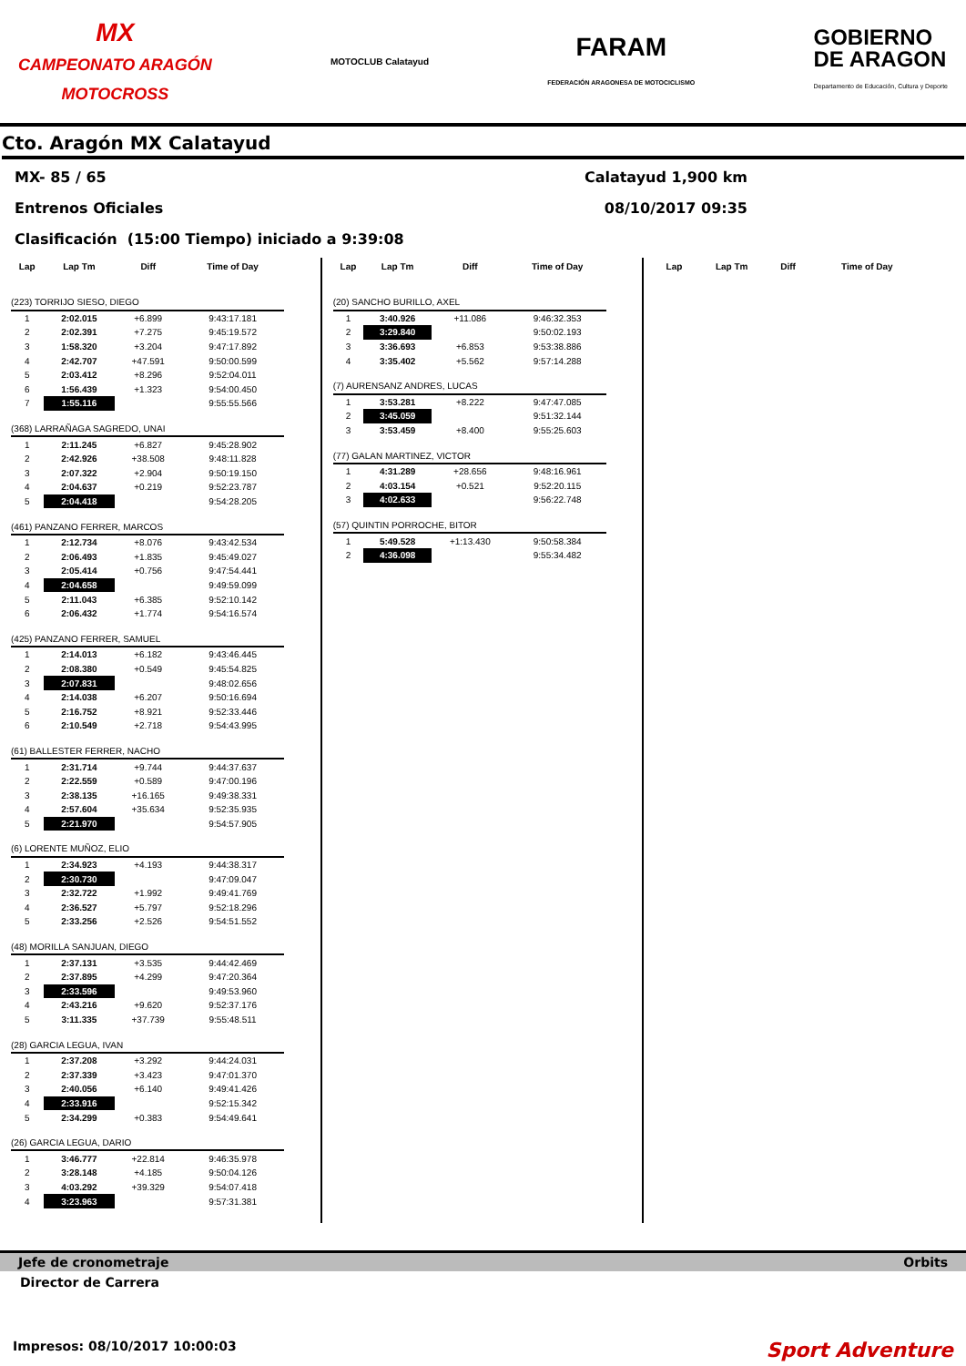MX
CAMPEONATO ARAGÓN
MOTOCROSS
MOTOCLUB Calatayud
FARAM
FEDERACIÓN ARAGONESA DE MOTOCICLISMO
GOBIERNO
DE ARAGON
Departamento de Educación, Cultura y Deporte
Cto. Aragón MX Calatayud
MX- 85 / 65 Calatayud 1,900 km
Entrenos Oficiales 08/10/2017 09:35
Clasificación (15:00 Tiempo) iniciado a 9:39:08
| Lap | Lap Tm | Diff | Time of Day |
| --- | --- | --- | --- |
| (223) TORRIJO SIESO, DIEGO | | | |
| 1 | 2:02.015 | +6.899 | 9:43:17.181 |
| 2 | 2:02.391 | +7.275 | 9:45:19.572 |
| 3 | 1:58.320 | +3.204 | 9:47:17.892 |
| 4 | 2:42.707 | +47.591 | 9:50:00.599 |
| 5 | 2:03.412 | +8.296 | 9:52:04.011 |
| 6 | 1:56.439 | +1.323 | 9:54:00.450 |
| 7 | 1:55.116 | | 9:55:55.566 |
| (368) LARRAÑAGA SAGREDO, UNAI | | | |
| 1 | 2:11.245 | +6.827 | 9:45:28.902 |
| 2 | 2:42.926 | +38.508 | 9:48:11.828 |
| 3 | 2:07.322 | +2.904 | 9:50:19.150 |
| 4 | 2:04.637 | +0.219 | 9:52:23.787 |
| 5 | 2:04.418 | | 9:54:28.205 |
| (461) PANZANO FERRER, MARCOS | | | |
| 1 | 2:12.734 | +8.076 | 9:43:42.534 |
| 2 | 2:06.493 | +1.835 | 9:45:49.027 |
| 3 | 2:05.414 | +0.756 | 9:47:54.441 |
| 4 | 2:04.658 | | 9:49:59.099 |
| 5 | 2:11.043 | +6.385 | 9:52:10.142 |
| 6 | 2:06.432 | +1.774 | 9:54:16.574 |
| (425) PANZANO FERRER, SAMUEL | | | |
| 1 | 2:14.013 | +6.182 | 9:43:46.445 |
| 2 | 2:08.380 | +0.549 | 9:45:54.825 |
| 3 | 2:07.831 | | 9:48:02.656 |
| 4 | 2:14.038 | +6.207 | 9:50:16.694 |
| 5 | 2:16.752 | +8.921 | 9:52:33.446 |
| 6 | 2:10.549 | +2.718 | 9:54:43.995 |
| (61) BALLESTER FERRER, NACHO | | | |
| 1 | 2:31.714 | +9.744 | 9:44:37.637 |
| 2 | 2:22.559 | +0.589 | 9:47:00.196 |
| 3 | 2:38.135 | +16.165 | 9:49:38.331 |
| 4 | 2:57.604 | +35.634 | 9:52:35.935 |
| 5 | 2:21.970 | | 9:54:57.905 |
| (6) LORENTE MUÑOZ, ELIO | | | |
| 1 | 2:34.923 | +4.193 | 9:44:38.317 |
| 2 | 2:30.730 | | 9:47:09.047 |
| 3 | 2:32.722 | +1.992 | 9:49:41.769 |
| 4 | 2:36.527 | +5.797 | 9:52:18.296 |
| 5 | 2:33.256 | +2.526 | 9:54:51.552 |
| (48) MORILLA SANJUAN, DIEGO | | | |
| 1 | 2:37.131 | +3.535 | 9:44:42.469 |
| 2 | 2:37.895 | +4.299 | 9:47:20.364 |
| 3 | 2:33.596 | | 9:49:53.960 |
| 4 | 2:43.216 | +9.620 | 9:52:37.176 |
| 5 | 3:11.335 | +37.739 | 9:55:48.511 |
| (28) GARCIA LEGUA, IVAN | | | |
| 1 | 2:37.208 | +3.292 | 9:44:24.031 |
| 2 | 2:37.339 | +3.423 | 9:47:01.370 |
| 3 | 2:40.056 | +6.140 | 9:49:41.426 |
| 4 | 2:33.916 | | 9:52:15.342 |
| 5 | 2:34.299 | +0.383 | 9:54:49.641 |
| (26) GARCIA LEGUA, DARIO | | | |
| 1 | 3:46.777 | +22.814 | 9:46:35.978 |
| 2 | 3:28.148 | +4.185 | 9:50:04.126 |
| 3 | 4:03.292 | +39.329 | 9:54:07.418 |
| 4 | 3:23.963 | | 9:57:31.381 |
| Lap | Lap Tm | Diff | Time of Day |
| --- | --- | --- | --- |
| (20) SANCHO BURILLO, AXEL | | | |
| 1 | 3:40.926 | +11.086 | 9:46:32.353 |
| 2 | 3:29.840 | | 9:50:02.193 |
| 3 | 3:36.693 | +6.853 | 9:53:38.886 |
| 4 | 3:35.402 | +5.562 | 9:57:14.288 |
| (7) AURENSANZ ANDRES, LUCAS | | | |
| 1 | 3:53.281 | +8.222 | 9:47:47.085 |
| 2 | 3:45.059 | | 9:51:32.144 |
| 3 | 3:53.459 | +8.400 | 9:55:25.603 |
| (77) GALAN MARTINEZ, VICTOR | | | |
| 1 | 4:31.289 | +28.656 | 9:48:16.961 |
| 2 | 4:03.154 | +0.521 | 9:52:20.115 |
| 3 | 4:02.633 | | 9:56:22.748 |
| (57) QUINTIN PORROCHE, BITOR | | | |
| 1 | 5:49.528 | +1:13.430 | 9:50:58.384 |
| 2 | 4:36.098 | | 9:55:34.482 |
| Lap | Lap Tm | Diff | Time of Day |
| --- | --- | --- | --- |
Jefe de cronometraje Orbits
Director de Carrera
Impresos: 08/10/2017 10:00:03 Sport Adventure